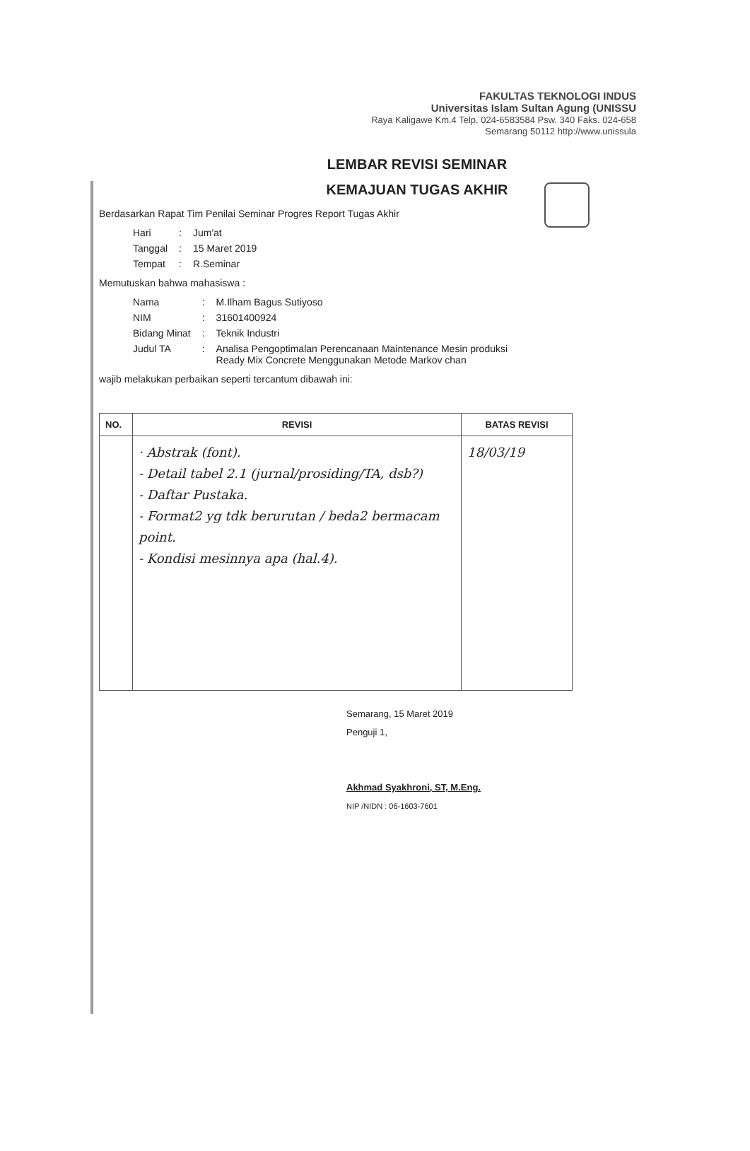FAKULTAS TEKNOLOGI INDUS
Universitas Islam Sultan Agung (UNISSU
Raya Kaligawe Km.4 Telp. 024-6583584 Psw. 340 Faks. 024-658
Semarang 50112 http://www.unissula
LEMBAR REVISI SEMINAR
KEMAJUAN TUGAS AKHIR
Berdasarkan Rapat Tim Penilai Seminar Progres Report Tugas Akhir
| Hari | : | Jum'at |
| Tanggal | : | 15 Maret 2019 |
| Tempat | : | R.Seminar |
Memutuskan bahwa mahasiswa :
| Nama | : | M.Ilham Bagus Sutiyoso |
| NIM | : | 31601400924 |
| Bidang Minat | : | Teknik Industri |
| Judul TA | : | Analisa Pengoptimalan Perencanaan Maintenance Mesin produksi Ready Mix Concrete Menggunakan Metode Markov chan |
wajib melakukan perbaikan seperti tercantum dibawah ini:
| NO. | REVISI | BATAS REVISI |
| --- | --- | --- |
| | · Abstrak (font). - Detail tabel 2.1 (jurnal/prosiding/TA, dsb?) - Daftar Pustaka. - Format2 yg tdk berurutan / beda2 bermacam point. - Kondisi mesinnya apa (hal.4). | 18/03/19 |
Semarang, 15 Maret 2019
Penguji 1,
Akhmad Syakhroni, ST, M.Eng.
NIP /NIDN : 06-1603-7601